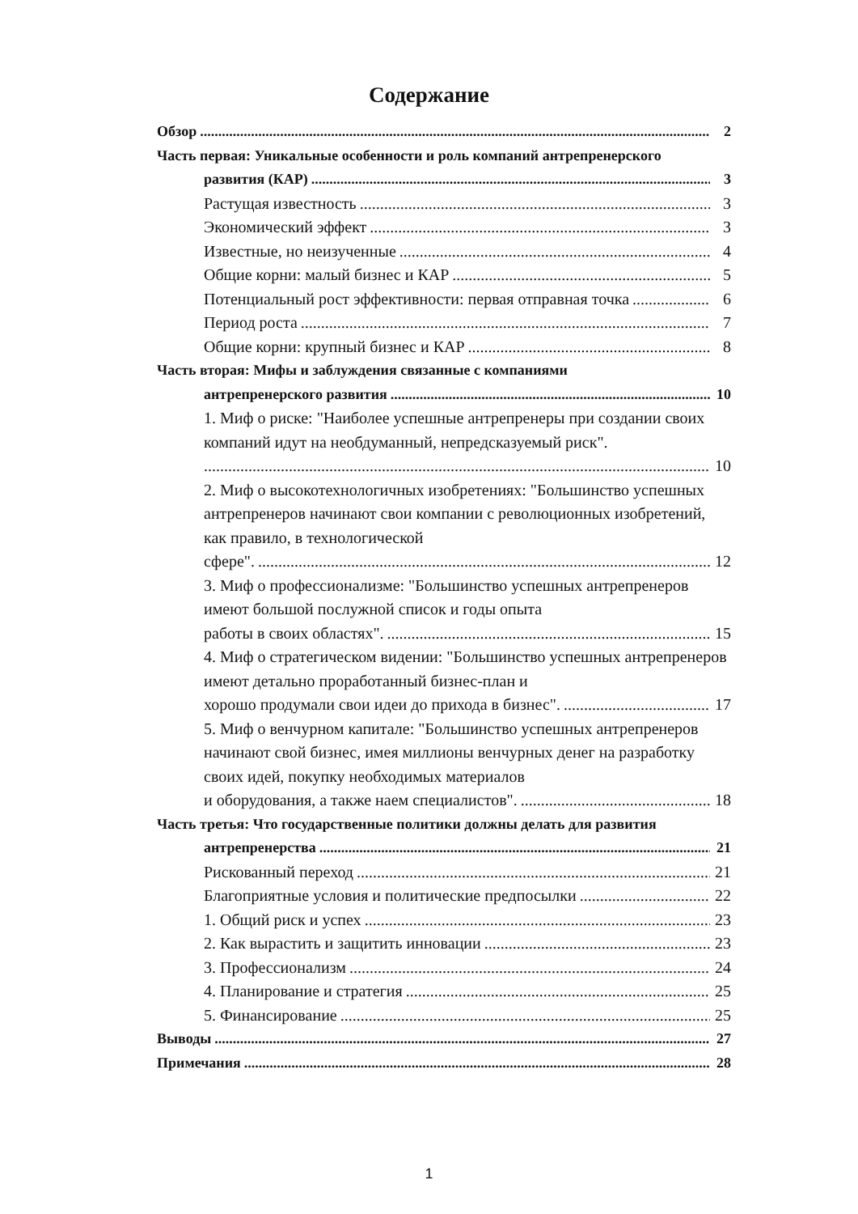Содержание
Обзор 2
Часть первая: Уникальные особенности и роль компаний антрепренерского
развития (КАР) 3
Растущая известность 3
Экономический эффект 3
Известные, но неизученные 4
Общие корни: малый бизнес и КАР 5
Потенциальный рост эффективности: первая отправная точка 6
Период роста 7
Общие корни: крупный бизнес и КАР 8
Часть вторая: Мифы и заблуждения связанные с компаниями
антрепренерского развития 10
1. Миф о риске: "Наиболее успешные антрепренеры при создании своих компаний идут на необдуманный, непредсказуемый риск".
10
2. Миф о высокотехнологичных изобретениях: "Большинство успешных антрепренеров начинают свои компании с революционных изобретений, как правило, в технологической
сфере". 12
3. Миф о профессионализме: "Большинство успешных антрепренеров имеют большой послужной список и годы опыта
работы в своих областях". 15
4. Миф о стратегическом видении: "Большинство успешных антрепренеров имеют детально проработанный бизнес-план и
хорошо продумали свои идеи до прихода в бизнес". 17
5. Миф о венчурном капитале: "Большинство успешных антрепренеров начинают свой бизнес, имея миллионы венчурных денег на разработку своих идей, покупку необходимых материалов
и оборудования, а также наем специалистов". 18
Часть третья: Что государственные политики должны делать для развития
антрепренерства 21
Рискованный переход 21
Благоприятные условия и политические предпосылки 22
1. Общий риск и успех 23
2. Как вырастить и защитить инновации 23
3. Профессионализм 24
4. Планирование и стратегия 25
5. Финансирование 25
Выводы 27
Примечания 28
1